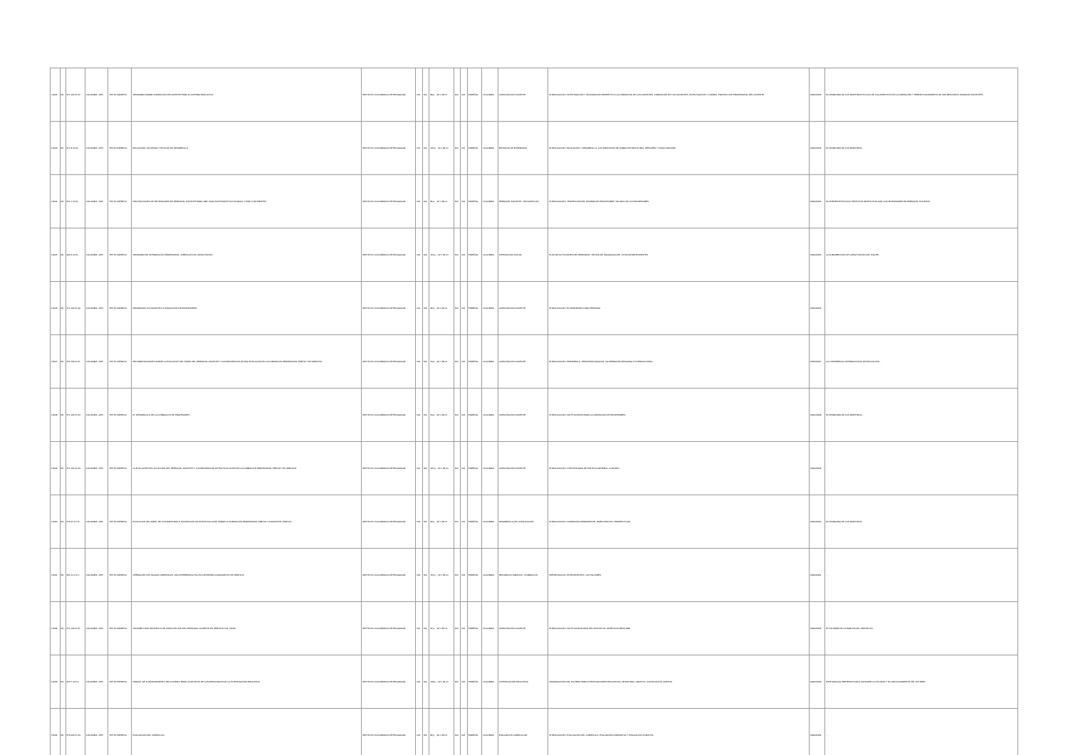| 13122 | B4 | 371.122 IC17c | COLOMBIA. 1975 | TEXTO IMPRESO | SEMINARIO SOBRE FORMACIÓN DE DOCENTE PARA EL SISTEMA EDUCATIVO | INSTITUTO COLOMBIANO DE PEDAGOGÍA | N/A | N/A | 89 p. ; 22 x 28 cm | N/A | N/A | ESPAÑOL | COLOMBIA | CAPACITACIÓN DOCENTE | INTRODUCCIÓN. INVESTIGACIÓN Y INFORMACIÓN RESPECTO A LA FORMACIÓN DE LOS DOCENTES. FORMACIÓN DE LOS DOCENTES. INVESTIGACIÓN Y CAMBIO. PROYECCIÓN PROFESIONAL DEL DOCENTE. | 13000/3122 | EL PROBLEMA DE LOS MAESTROS ES UNO DE LOS ASPECTOS DE LA FORMACIÓN Y PERFECCIONAMIENTO DE SUS RECURSOS HUMANOS DOCENTES... |
| 13123 | B4 | 371.3 IC17e | COLOMBIA. 1975 | TEXTO IMPRESO | EDUCACIÓN, SOCIEDAD Y ESTILOS DE DESARROLLO | INSTITUTO COLOMBIANO DE PEDAGOGÍA | N/A | N/A | 130 p. ; 22 x 28 cm | N/A | N/A | ESPAÑOL | COLOMBIA | MÉTODOS DE ENSEÑANZA | INTRODUCCIÓN. EDUCACIÓN Y DESARROLLO. LOS PROCESOS DE CAMBIO ESTRUCTURAL. RESUMEN Y CONCLUSIONES. | 13000/3123 | EL PROBLEMA DE LOS MAESTROS... |
| 13124 | B4 | 371.1 IC17p | COLOMBIA. 1975 | TEXTO IMPRESO | PROYECCIONES DE NECESIDADES EN PERSONAL DOCENTE PARA 1985: ANÁLISIS ESTADÍSTICO MUNDIAL Y POR CONTINENTES | INSTITUTO COLOMBIANO DE PEDAGOGÍA | N/A | N/A | 85 p. ; 22 x 28 cm | N/A | N/A | ESPAÑOL | COLOMBIA | PERSONAL DOCENTE - ESTADÍSTICAS | INTRODUCCIÓN. TENDENCIAS DEL NÚMERO DE PROFESORES. SALARIO DE LOS PROFESORES. | 13000/3124 | EL PRESENTE ESTUDIO TIENE POR OBJETO EVALUAR LAS NECESIDADES EN PERSONAL DOCENTE... |
| 13125 | B2 | 302.3 IC17s | COLOMBIA. 1975 | TEXTO IMPRESO | SEMINARIO DE INTEGRACIÓN PROFESIONAL: DIRECCIÓN DE CAPACITACIÓN | INSTITUTO COLOMBIANO DE PEDAGOGÍA | N/A | N/A | 153 p. ; 22 x 33 cm | N/A | N/A | ESPAÑOL | COLOMBIA | INTERACCIÓN SOCIAL | PLAN DE ACTIVIDADES DEL SEMINARIO. SESIÓN DE INAUGURACIÓN. LISTA DE PARTICIPANTES. | 13000/3125 | LA SUBDIRECCIÓN DE CAPACITACIÓN DEL ICOLPE... |
| 13126 | B4 | 371.122 IC17p | COLOMBIA. 1975 | TEXTO IMPRESO | PROBLEMAS ACTUALES EN LA EDUCACIÓN DE PROFESORES | INSTITUTO COLOMBIANO DE PEDAGOGÍA | N/A | N/A | 39 p. ; 22 x 28 cm | N/A | N/A | ESPAÑOL | COLOMBIA | CAPACITACIÓN DOCENTE | INTRODUCCIÓN. EL PROFESOR COMO PERSONA. | 13000/3126 | ... |
| 13127 | B4 | 371.122 IC17r | COLOMBIA. 1975 | TEXTO IMPRESO | RECOMENDACIONES SOBRE LA EVOLUCIÓN DEL PAPEL DEL PERSONAL DOCENTE Y CONSECUENCIAS DE ESA EVOLUCIÓN EN LA FORMACIÓN PROFESIONAL PREVIA Y EN SERVICIO | INSTITUTO COLOMBIANO DE PEDAGOGÍA | N/A | N/A | 53 p. ; 22 x 28 cm | N/A | N/A | ESPAÑOL | COLOMBIA | CAPACITACIÓN DOCENTE | INTRODUCCIÓN. PREÁMBULO. PRINCIPIOS BÁSICOS. COOPERACIÓN REGIONAL E INTERNACIONAL. | 13000/3127 | LA CONFERENCIA INTERNACIONAL DE EDUCACIÓN... |
| 13128 | B4 | 371.122 IC17d | COLOMBIA. 1975 | TEXTO IMPRESO | EL DESARROLLO DE LA FORMACIÓN DE PROFESORES | INSTITUTO COLOMBIANO DE PEDAGOGÍA | N/A | N/A | 53 p. ; 22 x 28 cm | N/A | N/A | ESPAÑOL | COLOMBIA | CAPACITACIÓN DOCENTE | INTRODUCCIÓN. INSTITUCIONES PARA LA FORMACIÓN DE PROFESORES. | 13000/3128 | EL PROBLEMA DE LOS MAESTROS... |
| 13129 | B4 | 371.122 IC17e | COLOMBIA. 1975 | TEXTO IMPRESO | LA EVOLUCIÓN DE LA FUNCIÓN DEL PERSONAL DOCENTE Y CONSECUENCIAS DE ESA EVOLUCIÓN EN LA FORMACIÓN PROFESIONAL PREVIA Y EN SERVICIO | INSTITUTO COLOMBIANO DE PEDAGOGÍA | N/A | N/A | 161 p. ; 22 x 28 cm | N/A | N/A | ESPAÑOL | COLOMBIA | CAPACITACIÓN DOCENTE | INTRODUCCIÓN. CUESTIONARIO DE POLÍTICA GENERAL. CUADRO 1. | 13000/3129 | ... |
| 13130 | B4 | 370.11 IC17e | COLOMBIA. 1975 | TEXTO IMPRESO | EVOLUCIÓN DEL PAPEL DE LOS MAESTROS E INCIDENCIAS DE ESTA EVOLUCIÓN SOBRE LA FORMACIÓN PROFESIONAL PREVIA Y DURANTE EL EMPLEO | INSTITUTO COLOMBIANO DE PEDAGOGÍA | N/A | N/A | 96 p. ; 22 x 28 cm | N/A | N/A | ESPAÑOL | COLOMBIA | DESARROLLO DE LA EDUCACIÓN | INTRODUCCIÓN. FORMACIÓN PERMANENTE. PARTICIPACIÓN. PERSPECTIVAS. | 13000/3130 | EL PROBLEMA DE LOS MAESTROS... |
| 13131 | B4 | 331.11 IC17o | COLOMBIA. 1975 | TEXTO IMPRESO | OPERACIÓN LES SALADS ORIENTALES: UNA EXPERIENCIA PILOTO DE PERFECCIONAMIENTO EN SERVICIO | INSTITUTO COLOMBIANO DE PEDAGOGÍA | N/A | N/A | 154 p. ; 22 x 33 cm | N/A | N/A | ESPAÑOL | COLOMBIA | RECURSOS HUMANOS - FORMACIÓN | PRESENTACIÓN. ANTECEDENTES. LOS TALLERES. | 13000/3131 | ... |
| 13132 | B4 | 371.122 IC17i | COLOMBIA. 1975 | TEXTO IMPRESO | INFORME FINAL PROYECTO DE CAPACITACIÓN DEL PERSONAL DOCENTE EN SERVICIO COL 72/031 | INSTITUTO COLOMBIANO DE PEDAGOGÍA | N/A | N/A | 37 p. ; 22 x 33 cm | N/A | N/A | ESPAÑOL | COLOMBIA | CAPACITACIÓN DOCENTE | INTRODUCCIÓN. INSTITUCIONALIDAD DEL PROYECTO. OBJETIVOS PARA 1980. | 13000/3132 | EL INFORME DE LA MARCHA DEL PROYECTO... |
| 13133 | B4 | 370.7 IC17m | COLOMBIA. 1975 | TEXTO IMPRESO | MANUAL DE FUNCIONAMIENTO DEL FICHERO PARA LA DIFUSIÓN DE LOS RESULTADOS DE LA INVESTIGACIÓN EDUCATIVA | INSTITUTO COLOMBIANO DE PEDAGOGÍA | N/A | N/A | 108 p. ; 22 x 33 cm | N/A | N/A | ESPAÑOL | COLOMBIA | INVESTIGACIÓN EDUCATIVA | ORGANIZACIÓN DEL FICHERO PARA INVESTIGACIONES EDUCATIVAS. REGISTROS. ARCHIVO. CODIFICACIÓN. ANEXOS. | 13000/3133 | ESTE MANUAL PRETENDE DAR A CONOCER LA UTILIDAD Y EL FUNCIONAMIENTO DEL FICHERO... |
| 13134 | B4 | 375.006 IC17e | COLOMBIA. 1975 | TEXTO IMPRESO | EVALUACIÓN DEL CURRÍCULO | INSTITUTO COLOMBIANO DE PEDAGOGÍA | N/A | N/A | 86 p. ; 22 x 33 cm | N/A | N/A | ESPAÑOL | COLOMBIA | EVALUACIÓN CURRICULAR | INTRODUCCIÓN. EVALUACIÓN DEL CURRÍCULO. EVALUACIÓN FORMATIVA Y EVALUACIÓN SUMATIVA. | 13000/3134 | ... |